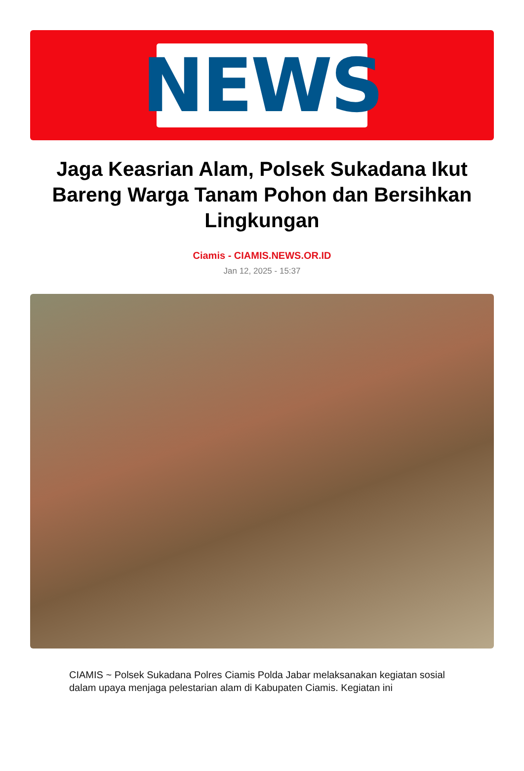NEWS
Jaga Keasrian Alam, Polsek Sukadana Ikut Bareng Warga Tanam Pohon dan Bersihkan Lingkungan
Ciamis - CIAMIS.NEWS.OR.ID
Jan 12, 2025 - 15:37
CIAMIS ~ Polsek Sukadana Polres Ciamis Polda Jabar melaksanakan kegiatan sosial dalam upaya menjaga pelestarian alam di Kabupaten Ciamis. Kegiatan ini